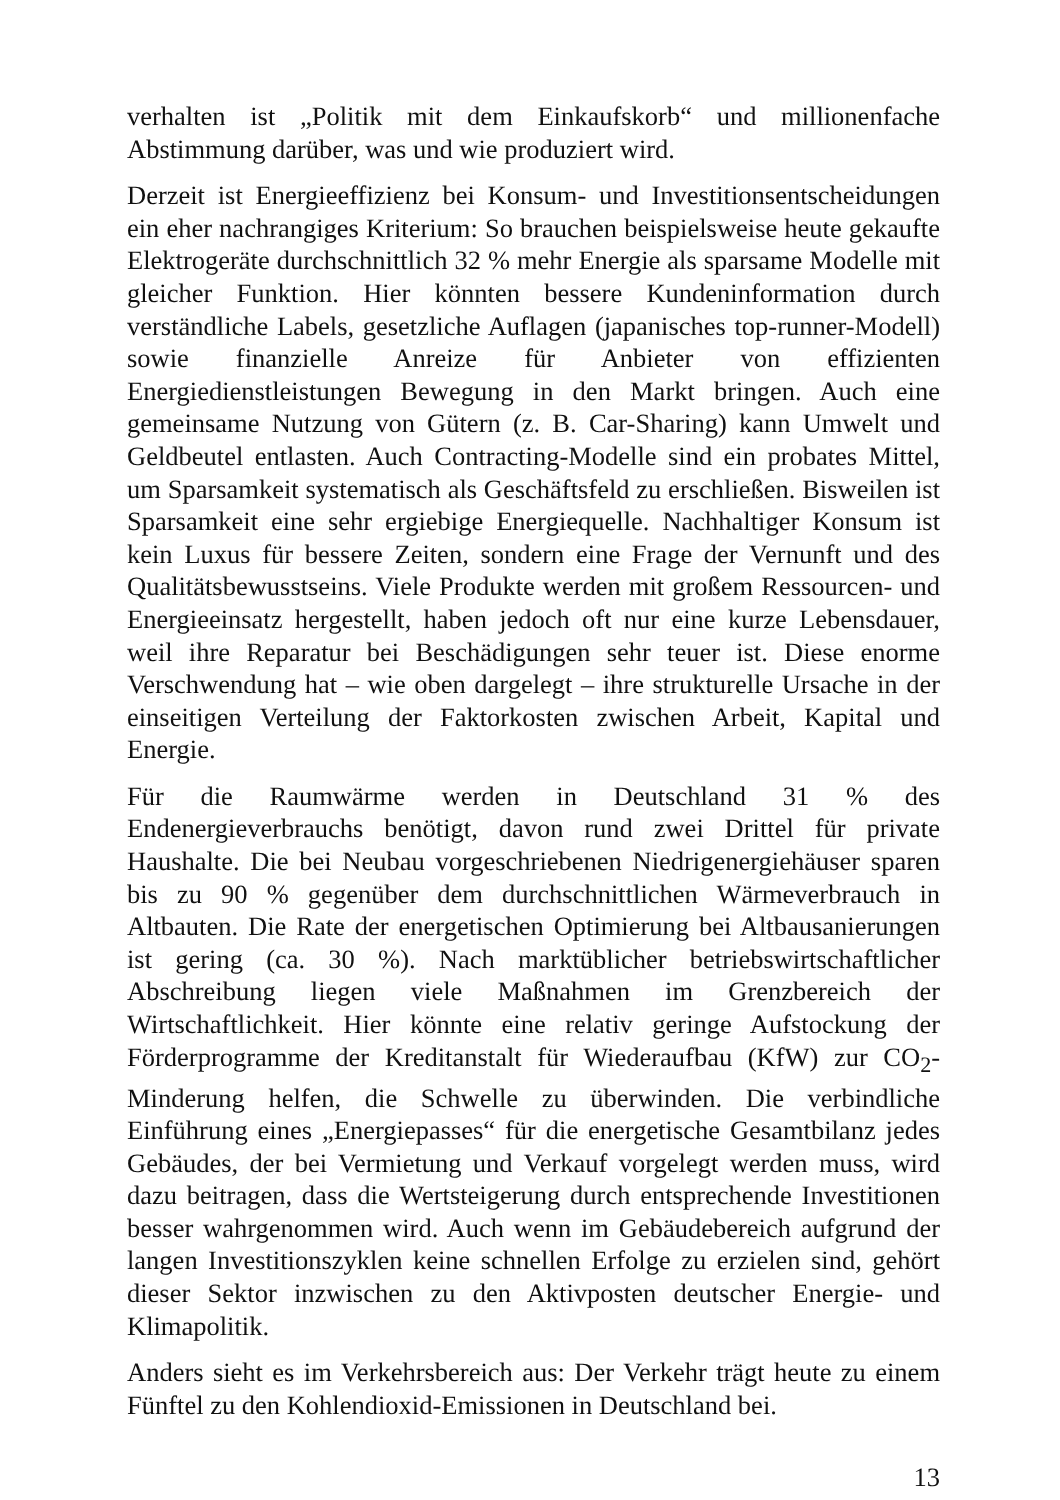verhalten ist „Politik mit dem Einkaufskorb“ und millionenfache Abstimmung darüber, was und wie produziert wird.
Derzeit ist Energieeffizienz bei Konsum- und Investitionsentscheidungen ein eher nachrangiges Kriterium: So brauchen beispielsweise heute gekaufte Elektrogeräte durchschnittlich 32 % mehr Energie als sparsame Modelle mit gleicher Funktion. Hier könnten bessere Kundeninformation durch verständliche Labels, gesetzliche Auflagen (japanisches top-runner-Modell) sowie finanzielle Anreize für Anbieter von effizienten Energiedienstleistungen Bewegung in den Markt bringen. Auch eine gemeinsame Nutzung von Gütern (z. B. Car-Sharing) kann Umwelt und Geldbeutel entlasten. Auch Contracting-Modelle sind ein probates Mittel, um Sparsamkeit systematisch als Geschäftsfeld zu erschließen. Bisweilen ist Sparsamkeit eine sehr ergiebige Energiequelle. Nachhaltiger Konsum ist kein Luxus für bessere Zeiten, sondern eine Frage der Vernunft und des Qualitätsbewusstseins. Viele Produkte werden mit großem Ressourcen- und Energieeinsatz hergestellt, haben jedoch oft nur eine kurze Lebensdauer, weil ihre Reparatur bei Beschädigungen sehr teuer ist. Diese enorme Verschwendung hat – wie oben dargelegt – ihre strukturelle Ursache in der einseitigen Verteilung der Faktorkosten zwischen Arbeit, Kapital und Energie.
Für die Raumwärme werden in Deutschland 31 % des Endenergieverbrauchs benötigt, davon rund zwei Drittel für private Haushalte. Die bei Neubau vorgeschriebenen Niedrigenergiehäuser sparen bis zu 90 % gegenüber dem durchschnittlichen Wärmeverbrauch in Altbauten. Die Rate der energetischen Optimierung bei Altbausanierungen ist gering (ca. 30 %). Nach marktüblicher betriebswirtschaftlicher Abschreibung liegen viele Maßnahmen im Grenzbereich der Wirtschaftlichkeit. Hier könnte eine relativ geringe Aufstockung der Förderprogramme der Kreditanstalt für Wiederaufbau (KfW) zur CO<sub>2</sub>-Minderung helfen, die Schwelle zu überwinden. Die verbindliche Einführung eines „Energiepasses“ für die energetische Gesamtbilanz jedes Gebäudes, der bei Vermietung und Verkauf vorgelegt werden muss, wird dazu beitragen, dass die Wertsteigerung durch entsprechende Investitionen besser wahrgenommen wird. Auch wenn im Gebäudebereich aufgrund der langen Investitionszyklen keine schnellen Erfolge zu erzielen sind, gehört dieser Sektor inzwischen zu den Aktivposten deutscher Energie- und Klimapolitik.
Anders sieht es im Verkehrsbereich aus: Der Verkehr trägt heute zu einem Fünftel zu den Kohlendioxid-Emissionen in Deutschland bei.
13